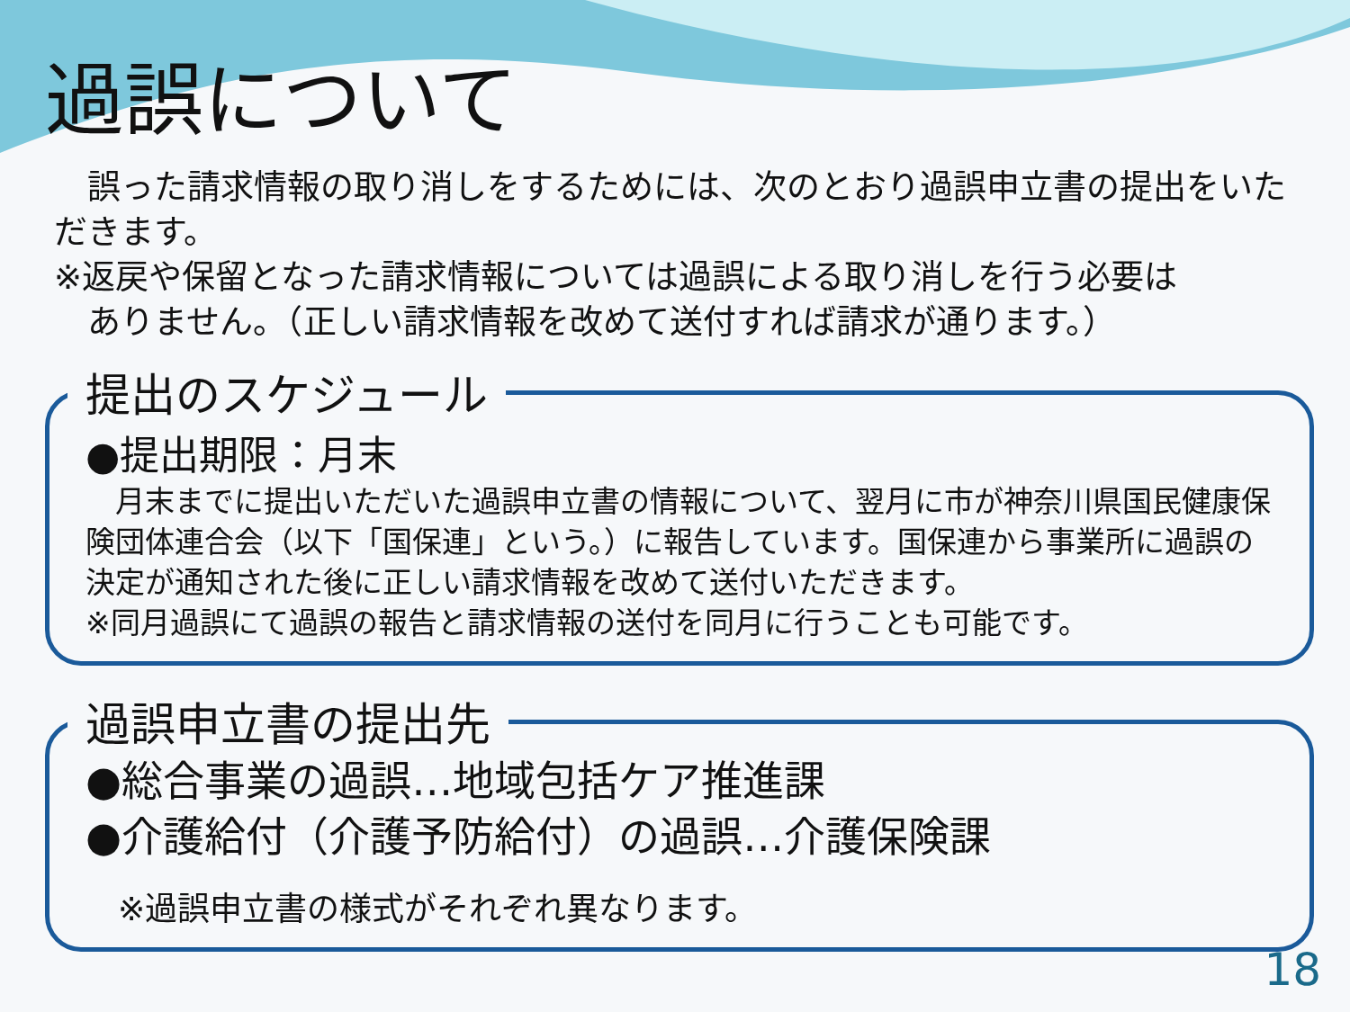過誤について
　誤った請求情報の取り消しをするためには、次のとおり過誤申立書の提出をいただきます。
※返戻や保留となった請求情報については過誤による取り消しを行う必要は
　ありません。（正しい請求情報を改めて送付すれば請求が通ります。）
提出のスケジュール
●提出期限：月末
　月末までに提出いただいた過誤申立書の情報について、翌月に市が神奈川県国民健康保険団体連合会（以下「国保連」という。）に報告しています。国保連から事業所に過誤の決定が通知された後に正しい請求情報を改めて送付いただきます。
※同月過誤にて過誤の報告と請求情報の送付を同月に行うことも可能です。
過誤申立書の提出先
●総合事業の過誤…地域包括ケア推進課
●介護給付（介護予防給付）の過誤…介護保険課
　※過誤申立書の様式がそれぞれ異なります。
18